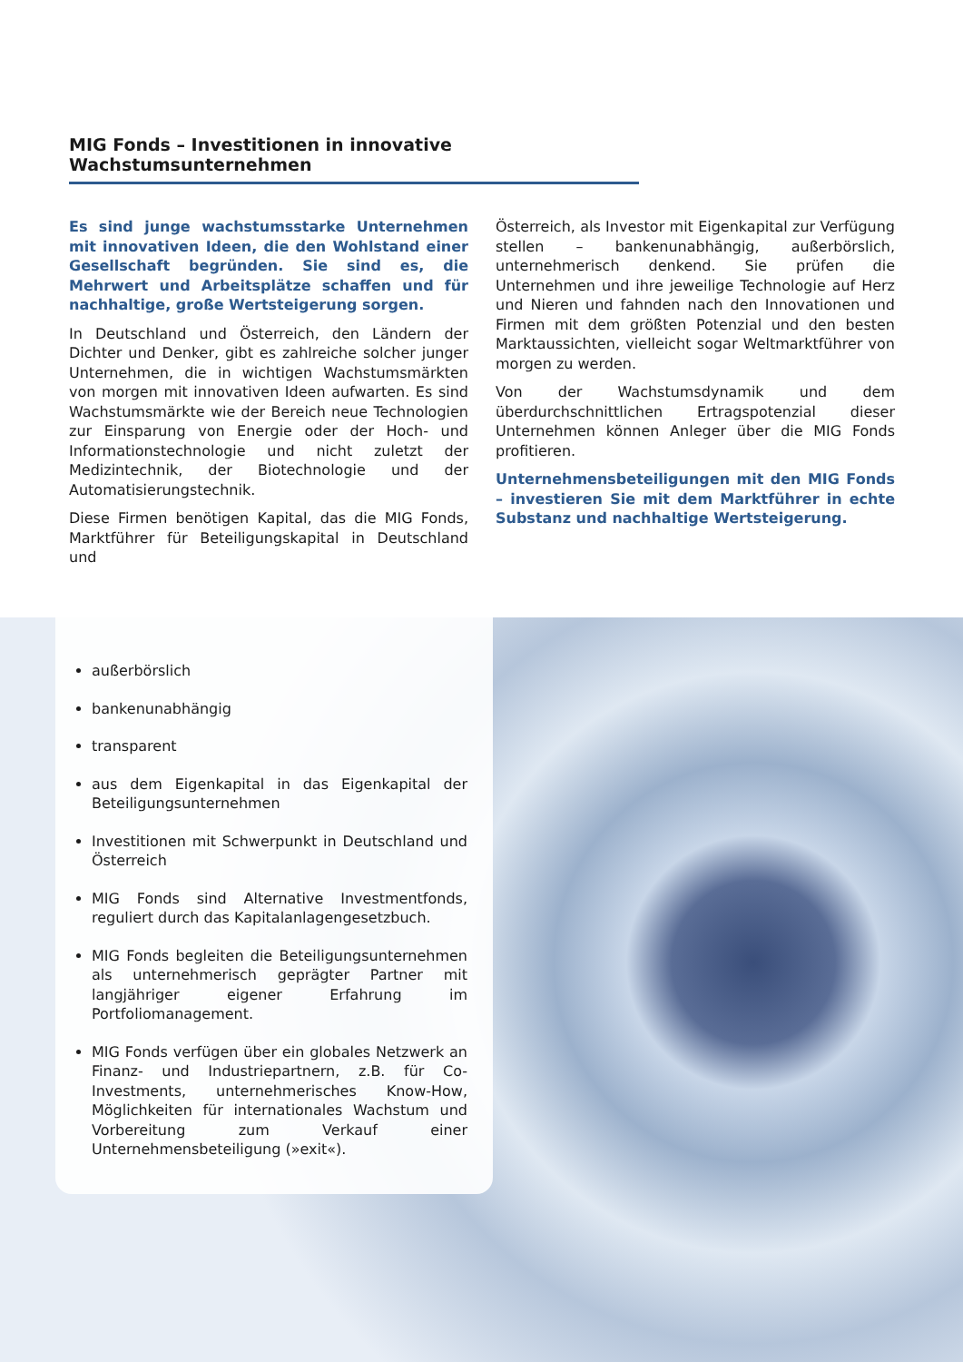MIG Fonds – Investitionen in innovative Wachstumsunternehmen
Es sind junge wachstumsstarke Unternehmen mit innovativen Ideen, die den Wohlstand einer Gesellschaft begründen. Sie sind es, die Mehrwert und Arbeitsplätze schaffen und für nachhaltige, große Wertsteigerung sorgen.
In Deutschland und Österreich, den Ländern der Dichter und Denker, gibt es zahlreiche solcher junger Unternehmen, die in wichtigen Wachstumsmärkten von morgen mit innovativen Ideen aufwarten. Es sind Wachstumsmärkte wie der Bereich neue Technologien zur Einsparung von Energie oder der Hoch- und Informationstechnologie und nicht zuletzt der Medizintechnik, der Biotechnologie und der Automatisierungstechnik.
Diese Firmen benötigen Kapital, das die MIG Fonds, Marktführer für Beteiligungskapital in Deutschland und
Österreich, als Investor mit Eigenkapital zur Verfügung stellen – bankenunabhängig, außerbörslich, unternehmerisch denkend. Sie prüfen die Unternehmen und ihre jeweilige Technologie auf Herz und Nieren und fahnden nach den Innovationen und Firmen mit dem größten Potenzial und den besten Marktaussichten, vielleicht sogar Weltmarktführer von morgen zu werden.
Von der Wachstumsdynamik und dem überdurchschnittlichen Ertragspotenzial dieser Unternehmen können Anleger über die MIG Fonds profitieren.
Unternehmensbeteiligungen mit den MIG Fonds – investieren Sie mit dem Marktführer in echte Substanz und nachhaltige Wertsteigerung.
außerbörslich
bankenunabhängig
transparent
aus dem Eigenkapital in das Eigenkapital der Beteiligungsunternehmen
Investitionen mit Schwerpunkt in Deutschland und Österreich
MIG Fonds sind Alternative Investmentfonds, reguliert durch das Kapitalanlagengesetzbuch.
MIG Fonds begleiten die Beteiligungsunternehmen als unternehmerisch geprägter Partner mit langjähriger eigener Erfahrung im Portfoliomanagement.
MIG Fonds verfügen über ein globales Netzwerk an Finanz- und Industriepartnern, z.B. für Co-Investments, unternehmerisches Know-How, Möglichkeiten für internationales Wachstum und Vorbereitung zum Verkauf einer Unternehmensbeteiligung (»exit«).